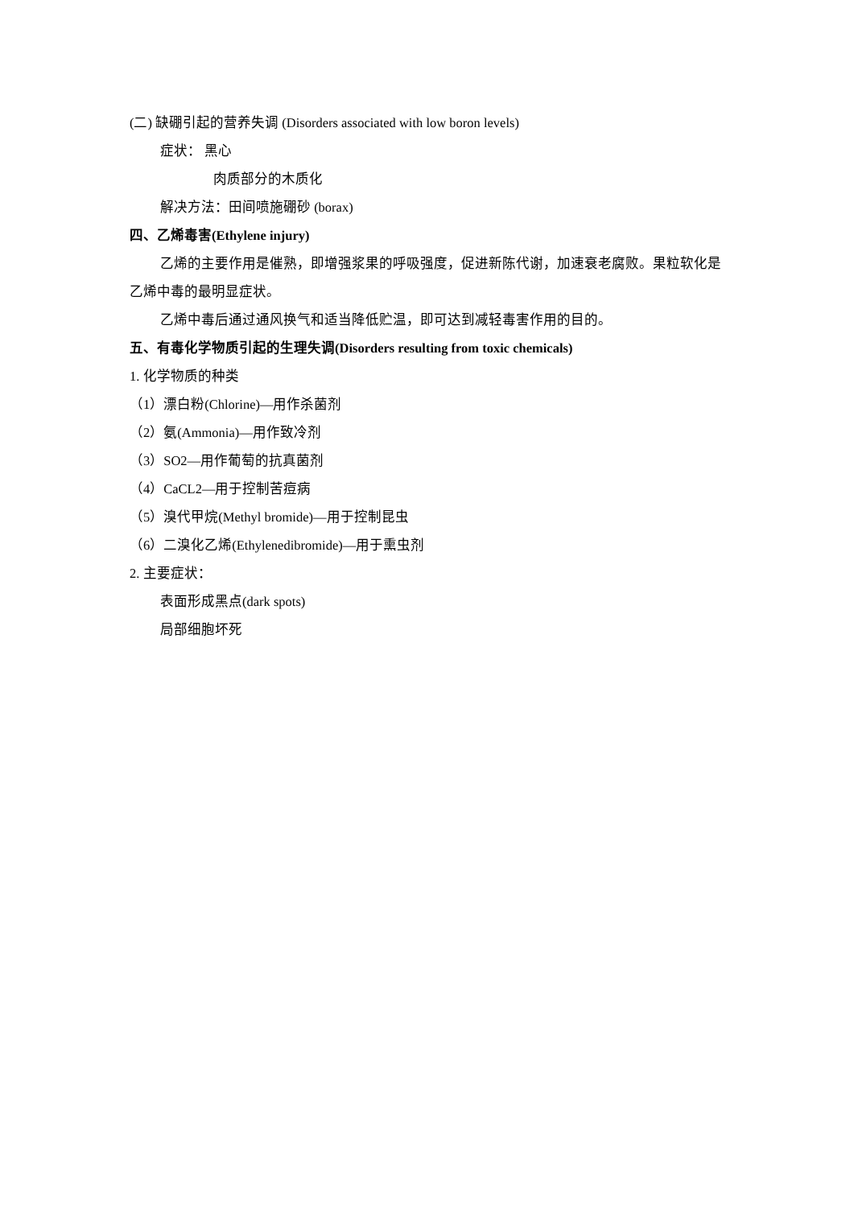(二) 缺硼引起的营养失调 (Disorders associated with low boron levels)
症状： 黑心
肉质部分的木质化
解决方法：田间喷施硼砂 (borax)
四、乙烯毒害(Ethylene injury)
乙烯的主要作用是催熟，即增强浆果的呼吸强度，促进新陈代谢，加速衰老腐败。果粒软化是乙烯中毒的最明显症状。
乙烯中毒后通过通风换气和适当降低贮温，即可达到减轻毒害作用的目的。
五、有毒化学物质引起的生理失调(Disorders resulting from toxic chemicals)
1. 化学物质的种类
（1）漂白粉(Chlorine)—用作杀菌剂
（2）氨(Ammonia)—用作致冷剂
（3）SO2—用作葡萄的抗真菌剂
（4）CaCL2—用于控制苦痘病
（5）溴代甲烷(Methyl bromide)—用于控制昆虫
（6）二溴化乙烯(Ethylenedibromide)—用于熏虫剂
2. 主要症状：
表面形成黑点(dark spots)
局部细胞坏死